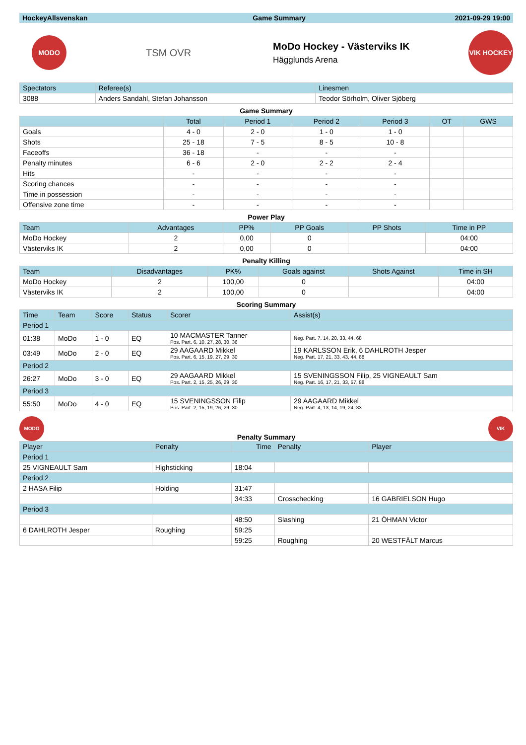| HockeyAllsvenskan | Game Summary | 2021-09-29 19:00 |
| --- | --- | --- |
MODO
TSM OVR
MoDo Hockey - Västerviks IK
Hägglunds Arena
VIK HOCKEY
| Spectators | Referee(s) | Linesmen |
| 3088 | Anders Sandahl, Stefan Johansson | Teodor Sörholm, Oliver Sjöberg |
Game Summary
| | Total | Period 1 | Period 2 | Period 3 | OT | GWS |
| Goals | 4 - 0 | 2 - 0 | 1 - 0 | 1 - 0 | | |
| Shots | 25 - 18 | 7 - 5 | 8 - 5 | 10 - 8 | | |
| Faceoffs | 36 - 18 | - | - | - | | |
| Penalty minutes | 6 - 6 | 2 - 0 | 2 - 2 | 2 - 4 | | |
| Hits | - | - | - | - | | |
| Scoring chances | - | - | - | - | | |
| Time in possession | - | - | - | - | | |
| Offensive zone time | - | - | - | - | | |
Power Play
| Team | Advantages | PP% | PP Goals | PP Shots | Time in PP |
| MoDo Hockey | 2 | 0,00 | 0 | | 04:00 |
| Västerviks IK | 2 | 0,00 | 0 | | 04:00 |
Penalty Killing
| Team | Disadvantages | PK% | Goals against | Shots Against | Time in SH |
| MoDo Hockey | 2 | 100,00 | 0 | | 04:00 |
| Västerviks IK | 2 | 100,00 | 0 | | 04:00 |
Scoring Summary
| Time | Team | Score | Status | Scorer | Assist(s) |
| Period 1 | | | | | |
| 01:38 | MoDo | 1 - 0 | EQ | 10 MACMASTER Tanner Pos. Part. 6, 10, 27, 28, 30, 36 | Neg. Part. 7, 14, 20, 33, 44, 68 |
| 03:49 | MoDo | 2 - 0 | EQ | 29 AAGAARD Mikkel Pos. Part. 6, 15, 19, 27, 29, 30 | 19 KARLSSON Erik, 6 DAHLROTH Jesper Neg. Part. 17, 21, 33, 43, 44, 88 |
| Period 2 | | | | | |
| 26:27 | MoDo | 3 - 0 | EQ | 29 AAGAARD Mikkel Pos. Part. 2, 15, 25, 26, 29, 30 | 15 SVENINGSSON Filip, 25 VIGNEAULT Sam Neg. Part. 16, 17, 21, 33, 57, 88 |
| Period 3 | | | | | |
| 55:50 | MoDo | 4 - 0 | EQ | 15 SVENINGSSON Filip Pos. Part. 2, 15, 19, 26, 29, 30 | 29 AAGAARD Mikkel Neg. Part. 4, 13, 14, 19, 24, 33 |
MODO
Penalty Summary
VIK
| Player | Penalty | Time | Penalty | Player |
| Period 1 | | | | |
| 25 VIGNEAULT Sam | Highsticking | 18:04 | | |
| Period 2 | | | | |
| 2 HASA Filip | Holding | 31:47 | | |
| | | 34:33 | Crosschecking | 16 GABRIELSON Hugo |
| Period 3 | | | | |
| | | 48:50 | Slashing | 21 ÖHMAN Victor |
| 6 DAHLROTH Jesper | Roughing | 59:25 | | |
| | | 59:25 | Roughing | 20 WESTFÄLT Marcus |